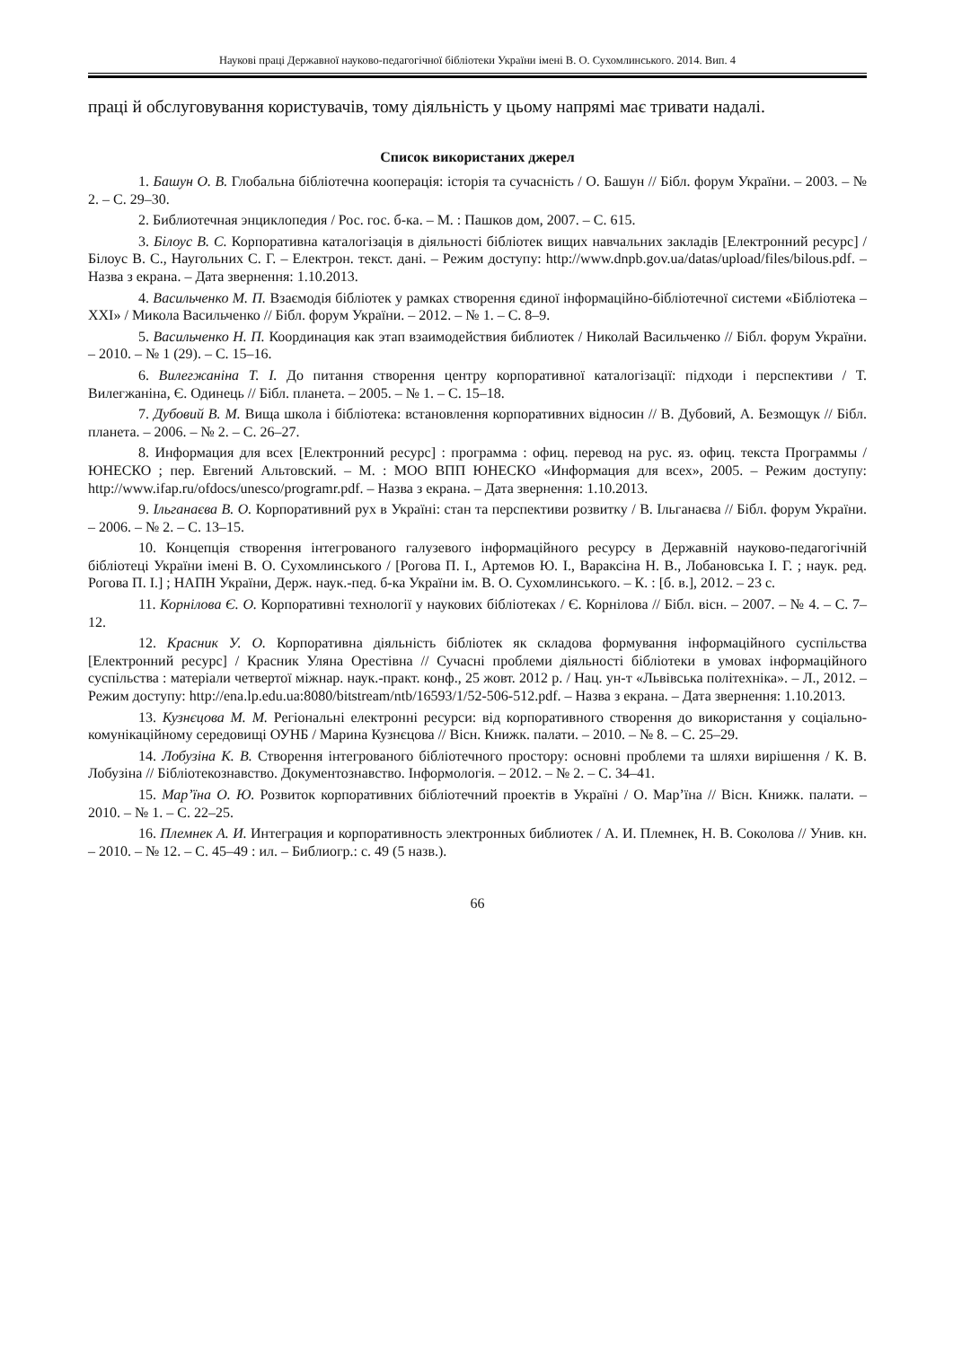Наукові праці Державної науково-педагогічної бібліотеки України імені В. О. Сухомлинського. 2014. Вип. 4
праці й обслуговування користувачів, тому діяльність у цьому напрямі має тривати надалі.
Список використаних джерел
1. Башун О. В. Глобальна бібліотечна кооперація: історія та сучасність / О. Башун // Бібл. форум України. – 2003. – № 2. – С. 29–30.
2. Библиотечная энциклопедия / Рос. гос. б-ка. – М. : Пашков дом, 2007. – С. 615.
3. Білоус В. С. Корпоративна каталогізація в діяльності бібліотек вищих навчальних закладів [Електронний ресурс] / Білоус В. С., Наугольних С. Г. – Електрон. текст. дані. – Режим доступу: http://www.dnpb.gov.ua/datas/upload/files/bilous.pdf. – Назва з екрана. – Дата звернення: 1.10.2013.
4. Васильченко М. П. Взаємодія бібліотек у рамках створення єдиної інформаційно-бібліотечної системи «Бібліотека – XXI» / Микола Васильченко // Бібл. форум України. – 2012. – № 1. – С. 8–9.
5. Васильченко Н. П. Координация как этап взаимодействия библиотек / Николай Васильченко // Бібл. форум України. – 2010. – № 1 (29). – С. 15–16.
6. Вилегжаніна Т. І. До питання створення центру корпоративної каталогізації: підходи і перспективи / Т. Вилегжаніна, Є. Одинець // Бібл. планета. – 2005. – № 1. – С. 15–18.
7. Дубовий В. М. Вища школа і бібліотека: встановлення корпоративних відносин // В. Дубовий, А. Безмощук // Бібл. планета. – 2006. – № 2. – С. 26–27.
8. Информация для всех [Електронний ресурс] : программа : офиц. перевод на рус. яз. офиц. текста Программы / ЮНЕСКО ; пер. Евгений Альтовский. – М. : МОО ВПП ЮНЕСКО «Информация для всех», 2005. – Режим доступу: http://www.ifap.ru/ofdocs/unesco/programr.pdf. – Назва з екрана. – Дата звернення: 1.10.2013.
9. Ільганаєва В. О. Корпоративний рух в Україні: стан та перспективи розвитку / В. Ільганаєва // Бібл. форум України. – 2006. – № 2. – С. 13–15.
10. Концепція створення інтегрованого галузевого інформаційного ресурсу в Державній науково-педагогічній бібліотеці України імені В. О. Сухомлинського / [Рогова П. І., Артемов Ю. І., Вараксіна Н. В., Лобановська І. Г. ; наук. ред. Рогова П. І.] ; НАПН України, Держ. наук.-пед. б-ка України ім. В. О. Сухомлинського. – К. : [б. в.], 2012. – 23 с.
11. Корнілова Є. О. Корпоративні технології у наукових бібліотеках / Є. Корнілова // Бібл. вісн. – 2007. – № 4. – С. 7–12.
12. Красник У. О. Корпоративна діяльність бібліотек як складова формування інформаційного суспільства [Електронний ресурс] / Красник Уляна Орестівна // Сучасні проблеми діяльності бібліотеки в умовах інформаційного суспільства : матеріали четвертої міжнар. наук.-практ. конф., 25 жовт. 2012 р. / Нац. ун-т «Львівська політехніка». – Л., 2012. – Режим доступу: http://ena.lp.edu.ua:8080/bitstream/ntb/16593/1/52-506-512.pdf. – Назва з екрана. – Дата звернення: 1.10.2013.
13. Кузнєцова М. М. Регіональні електронні ресурси: від корпоративного створення до використання у соціально-комунікаційному середовищі ОУНБ / Марина Кузнєцова // Вісн. Книжк. палати. – 2010. – № 8. – С. 25–29.
14. Лобузіна К. В. Створення інтегрованого бібліотечного простору: основні проблеми та шляхи вирішення / К. В. Лобузіна // Бібліотекознавство. Документознавство. Інформологія. – 2012. – № 2. – С. 34–41.
15. Мар’їна О. Ю. Розвиток корпоративних бібліотечний проектів в Україні / О. Мар’їна // Вісн. Книжк. палати. – 2010. – № 1. – С. 22–25.
16. Племнек А. И. Интеграция и корпоративность электронных библиотек / А. И. Племнек, Н. В. Соколова // Унив. кн. – 2010. – № 12. – С. 45–49 : ил. – Библиогр.: с. 49 (5 назв.).
66